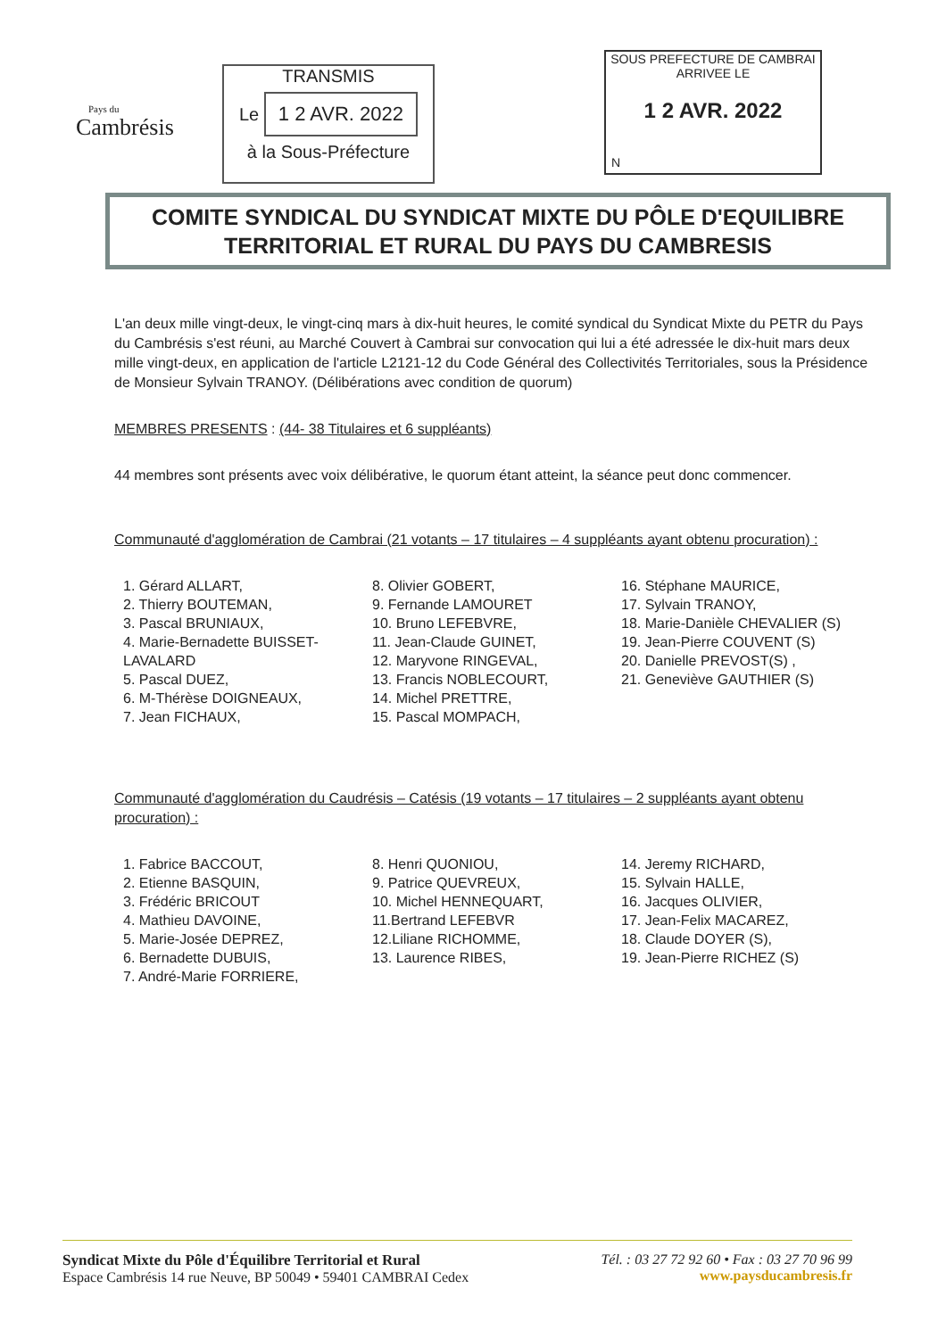Pays du
Cambrésis
TRANSMIS
Le 1 2 AVR. 2022
à la Sous-Préfecture
SOUS PREFECTURE DE CAMBRAI
ARRIVEE LE
1 2 AVR. 2022
N
COMITE SYNDICAL DU SYNDICAT MIXTE DU PÔLE D'EQUILIBRE
TERRITORIAL ET RURAL DU PAYS DU CAMBRESIS
L'an deux mille vingt-deux, le vingt-cinq mars à dix-huit heures, le comité syndical du Syndicat Mixte du PETR du Pays du Cambrésis s'est réuni, au Marché Couvert à Cambrai sur convocation qui lui a été adressée le dix-huit mars deux mille vingt-deux, en application de l'article L2121-12 du Code Général des Collectivités Territoriales, sous la Présidence de Monsieur Sylvain TRANOY. (Délibérations avec condition de quorum)
MEMBRES PRESENTS : (44- 38 Titulaires et 6 suppléants)
44 membres sont présents avec voix délibérative, le quorum étant atteint, la séance peut donc commencer.
Communauté d'agglomération de Cambrai (21 votants – 17 titulaires – 4 suppléants ayant obtenu procuration) :
1. Gérard ALLART,
2. Thierry BOUTEMAN,
3. Pascal BRUNIAUX,
4. Marie-Bernadette BUISSET-LAVALARD
5. Pascal DUEZ,
6. M-Thérèse DOIGNEAUX,
7. Jean FICHAUX,
8. Olivier GOBERT,
9. Fernande LAMOURET
10. Bruno LEFEBVRE,
11. Jean-Claude GUINET,
12. Maryvone RINGEVAL,
13. Francis NOBLECOURT,
14. Michel PRETTRE,
15. Pascal MOMPACH,
16. Stéphane MAURICE,
17. Sylvain TRANOY,
18. Marie-Danièle CHEVALIER (S)
19. Jean-Pierre COUVENT (S)
20. Danielle PREVOST(S) ,
21. Geneviève GAUTHIER (S)
Communauté d'agglomération du Caudrésis – Catésis (19 votants – 17 titulaires – 2 suppléants ayant obtenu procuration) :
1. Fabrice BACCOUT,
2. Etienne BASQUIN,
3. Frédéric BRICOUT
4. Mathieu DAVOINE,
5. Marie-Josée DEPREZ,
6. Bernadette DUBUIS,
7. André-Marie FORRIERE,
8. Henri QUONIOU,
9. Patrice QUEVREUX,
10. Michel HENNEQUART,
11.Bertrand LEFEBVR
12.Liliane RICHOMME,
13. Laurence RIBES,
14. Jeremy RICHARD,
15. Sylvain HALLE,
16. Jacques OLIVIER,
17. Jean-Felix MACAREZ,
18. Claude DOYER (S),
19. Jean-Pierre RICHEZ (S)
Syndicat Mixte du Pôle d'Équilibre Territorial et Rural
Espace Cambrésis 14 rue Neuve, BP 50049 • 59401 CAMBRAI Cedex
Tél. : 03 27 72 92 60 • Fax : 03 27 70 96 99
www.paysducambresis.fr